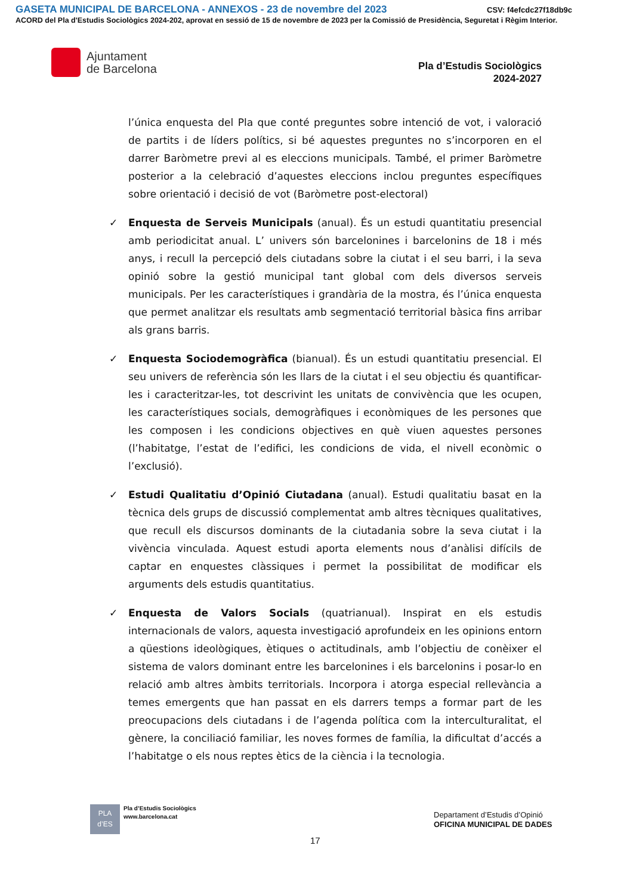GASETA MUNICIPAL DE BARCELONA - ANNEXOS - 23 de novembre del 2023
CSV: f4efcdc27f18db9c
ACORD del Pla d'Estudis Sociològics 2024-202, aprovat en sessió de 15 de novembre de 2023 per la Comissió de Presidència, Seguretat i Règim Interior.
Ajuntament
de Barcelona
Pla d’Estudis Sociològics
2024-2027
l’única enquesta del Pla que conté preguntes sobre intenció de vot, i valoració de partits i de líders polítics, si bé aquestes preguntes no s’incorporen en el darrer Baròmetre previ al es eleccions municipals. També, el primer Baròmetre posterior a la celebració d’aquestes eleccions inclou preguntes específiques sobre orientació i decisió de vot (Baròmetre post-electoral)
✓ Enquesta de Serveis Municipals (anual). És un estudi quantitatiu presencial amb periodicitat anual. L’ univers són barcelonines i barcelonins de 18 i més anys, i recull la percepció dels ciutadans sobre la ciutat i el seu barri, i la seva opinió sobre la gestió municipal tant global com dels diversos serveis municipals. Per les característiques i grandària de la mostra, és l’única enquesta que permet analitzar els resultats amb segmentació territorial bàsica fins arribar als grans barris.
✓ Enquesta Sociodemogràfica (bianual). És un estudi quantitatiu presencial. El seu univers de referència són les llars de la ciutat i el seu objectiu és quantificar-les i caracteritzar-les, tot descrivint les unitats de convivència que les ocupen, les característiques socials, demogràfiques i econòmiques de les persones que les composen i les condicions objectives en què viuen aquestes persones (l’habitatge, l’estat de l’edifici, les condicions de vida, el nivell econòmic o l’exclusió).
✓ Estudi Qualitatiu d’Opinió Ciutadana (anual). Estudi qualitatiu basat en la tècnica dels grups de discussió complementat amb altres tècniques qualitatives, que recull els discursos dominants de la ciutadania sobre la seva ciutat i la vivència vinculada. Aquest estudi aporta elements nous d’anàlisi difícils de captar en enquestes clàssiques i permet la possibilitat de modificar els arguments dels estudis quantitatius.
✓ Enquesta de Valors Socials (quatrianual). Inspirat en els estudis internacionals de valors, aquesta investigació aprofundeix en les opinions entorn a qüestions ideològiques, ètiques o actitudinals, amb l’objectiu de conèixer el sistema de valors dominant entre les barcelonines i els barcelonins i posar-lo en relació amb altres àmbits territorials. Incorpora i atorga especial rellevància a temes emergents que han passat en els darrers temps a formar part de les preocupacions dels ciutadans i de l’agenda política com la interculturalitat, el gènere, la conciliació familiar, les noves formes de família, la dificultat d’accés a l’habitatge o els nous reptes ètics de la ciència i la tecnologia.
PLA
d’ES
Pla d’Estudis Sociològics
www.barcelona.cat
Departament d’Estudis d’Opinió
OFICINA MUNICIPAL DE DADES
17